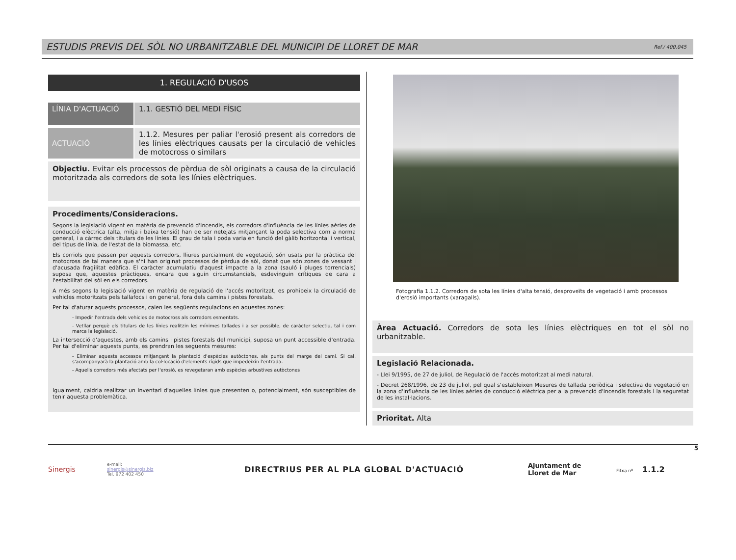ESTUDIS PREVIS DEL SÒL NO URBANITZABLE DEL MUNICIPI DE LLORET DE MAR
Ref./ 400.045
1. REGULACIÓ D'USOS
LÍNIA D'ACTUACIÓ 1.1. GESTIÓ DEL MEDI FÍSIC
ACTUACIÓ 1.1.2. Mesures per paliar l'erosió present als corredors de les línies elèctriques causats per la circulació de vehicles de motocross o similars
Objectiu. Evitar els processos de pèrdua de sòl originats a causa de la circulació motoritzada als corredors de sota les línies elèctriques.
Procediments/Consideracions.
Segons la legislació vigent en matèria de prevenció d'incendis, els corredors d'influència de les línies aèries de conducció elèctrica (alta, mitja i baixa tensió) han de ser netejats mitjançant la poda selectiva com a norma general, i a càrrec dels titulars de les línies. El grau de tala i poda varia en funció del gàlib horitzontal i vertical, del tipus de línia, de l'estat de la biomassa, etc.
Els corriols que passen per aquests corredors, lliures parcialment de vegetació, són usats per la pràctica del motocross de tal manera que s'hi han originat processos de pèrdua de sòl, donat que són zones de vessant i d'acusada fragilitat edàfica. El caràcter acumulatiu d'aquest impacte a la zona (sauló i pluges torrencials) suposa que, aquestes pràctiques, encara que siguin circumstancials, esdevinguin crítiques de cara a l'estabilitat del sòl en els corredors.
A més segons la legislació vigent en matèria de regulació de l'accés motoritzat, es prohibeix la circulació de vehicles motoritzats pels tallafocs i en general, fora dels camins i pistes forestals.
Per tal d'aturar aquests processos, calen les següents regulacions en aquestes zones:
- Impedir l'entrada dels vehicles de motocross als corredors esmentats.
- Vetllar perquè els titulars de les línies realitzin les mínimes tallades i a ser possible, de caràcter selectiu, tal i com marca la legislació.
La intersecció d'aquestes, amb els camins i pistes forestals del municipi, suposa un punt accessible d'entrada. Per tal d'eliminar aquests punts, es prendran les següents mesures:
- Eliminar aquests accessos mitjançant la plantació d'espècies autòctones, als punts del marge del camí. Si cal, s'acompanyarà la plantació amb la col·locació d'elements rígids que impedeixin l'entrada.
- Aquells corredors més afectats per l'erosió, es revegetaran amb espècies arbustives autòctones
Igualment, caldria realitzar un inventari d'aquelles línies que presenten o, potencialment, són susceptibles de tenir aquesta problemàtica.
Fotografia 1.1.2. Corredors de sota les línies d'alta tensió, desproveïts de vegetació i amb processos d'erosió importants (xaragalls).
Àrea Actuació. Corredors de sota les línies elèctriques en tot el sòl no urbanitzable.
Legislació Relacionada.
- Llei 9/1995, de 27 de juliol, de Regulació de l'accés motoritzat al medi natural.
- Decret 268/1996, de 23 de juliol, pel qual s'estableixen Mesures de tallada periòdica i selectiva de vegetació en la zona d'influència de les línies aèries de conducció elèctrica per a la prevenció d'incendis forestals i la seguretat de les instal·lacions.
Prioritat. Alta
Sinergis
e-mail:
sinergis@sinergis.biz
Tel. 972 402 450
DIRECTRIUS PER AL PLA GLOBAL D'ACTUACIÓ
Ajuntament de
Lloret de Mar
Fitxa nº 1.1.2
5